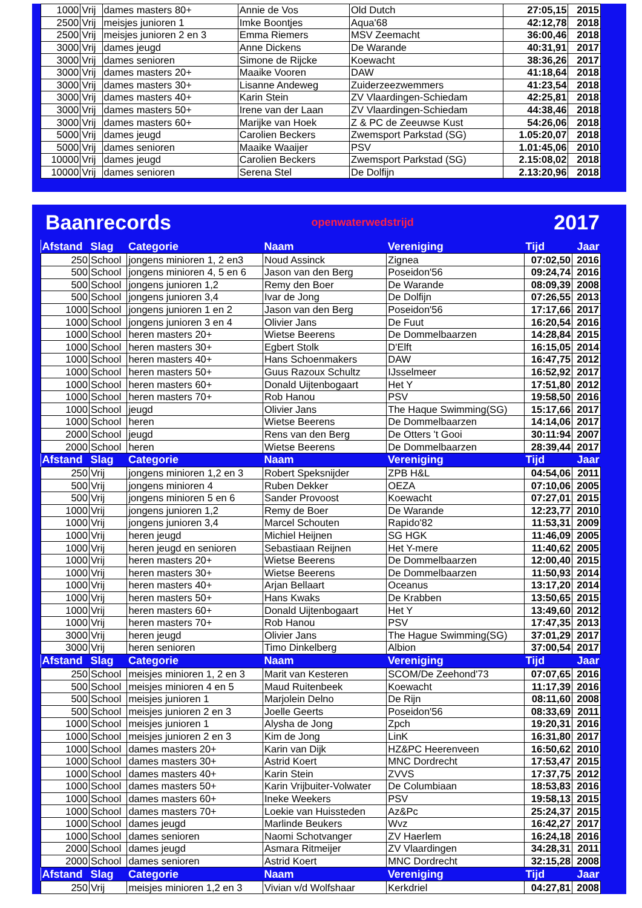| 1000 | Vrij | dames masters 80+ | Annie de Vos | Old Dutch | 27:05,15 | 2015 |
| 2500 | Vrij | meisjes junioren 1 | Imke Boontjes | Aqua'68 | 42:12,78 | 2018 |
| 2500 | Vrij | meisjes junioren 2 en 3 | Emma Riemers | MSV Zeemacht | 36:00,46 | 2018 |
| 3000 | Vrij | dames jeugd | Anne Dickens | De Warande | 40:31,91 | 2017 |
| 3000 | Vrij | dames senioren | Simone de Rijcke | Koewacht | 38:36,26 | 2017 |
| 3000 | Vrij | dames masters 20+ | Maaike Vooren | DAW | 41:18,64 | 2018 |
| 3000 | Vrij | dames masters 30+ | Lisanne Andeweg | Zuiderzeezwemmers | 41:23,54 | 2018 |
| 3000 | Vrij | dames masters 40+ | Karin Stein | ZV Vlaardingen-Schiedam | 42:25,81 | 2018 |
| 3000 | Vrij | dames masters 50+ | Irene van der Laan | ZV Vlaardingen-Schiedam | 44:38,46 | 2018 |
| 3000 | Vrij | dames masters 60+ | Marijke van Hoek | Z & PC de Zeeuwse Kust | 54:26,06 | 2018 |
| 5000 | Vrij | dames jeugd | Carolien Beckers | Zwemsport Parkstad (SG) | 1.05:20,07 | 2018 |
| 5000 | Vrij | dames senioren | Maaike Waaijer | PSV | 1.01:45,06 | 2010 |
| 10000 | Vrij | dames jeugd | Carolien Beckers | Zwemsport Parkstad (SG) | 2.15:08,02 | 2018 |
| 10000 | Vrij | dames senioren | Serena Stel | De Dolfijn | 2.13:20,96 | 2018 |
Baanrecords openwaterwedstrijd 2017
| Afstand | Slag | Categorie | Naam | Vereniging | Tijd | Jaar |
| 250 | School | jongens minioren 1, 2 en3 | Noud Assinck | Zignea | 07:02,50 | 2016 |
| 500 | School | jongens minioren 4, 5 en 6 | Jason van den Berg | Poseidon'56 | 09:24,74 | 2016 |
| 500 | School | jongens junioren 1,2 | Remy den Boer | De Warande | 08:09,39 | 2008 |
| 500 | School | jongens junioren 3,4 | Ivar de Jong | De Dolfijn | 07:26,55 | 2013 |
| 1000 | School | jongens junioren 1 en 2 | Jason van den Berg | Poseidon'56 | 17:17,66 | 2017 |
| 1000 | School | jongens junioren 3 en 4 | Olivier Jans | De Fuut | 16:20,54 | 2016 |
| 1000 | School | heren masters 20+ | Wietse Beerens | De Dommelbaarzen | 14:28,84 | 2015 |
| 1000 | School | heren masters 30+ | Egbert Stolk | D'Elft | 16:15,05 | 2014 |
| 1000 | School | heren masters 40+ | Hans Schoenmakers | DAW | 16:47,75 | 2012 |
| 1000 | School | heren masters 50+ | Guus Razoux Schultz | IJsselmeer | 16:52,92 | 2017 |
| 1000 | School | heren masters 60+ | Donald Uijtenbogaart | Het Y | 17:51,80 | 2012 |
| 1000 | School | heren masters 70+ | Rob Hanou | PSV | 19:58,50 | 2016 |
| 1000 | School | jeugd | Olivier Jans | The Haque Swimming(SG) | 15:17,66 | 2017 |
| 1000 | School | heren | Wietse Beerens | De Dommelbaarzen | 14:14,06 | 2017 |
| 2000 | School | jeugd | Rens van den Berg | De Otters 't Gooi | 30:11:94 | 2007 |
| 2000 | School | heren | Wietse Beerens | De Dommelbaarzen | 28:39,44 | 2017 |
| Afstand | Slag | Categorie | Naam | Vereniging | Tijd | Jaar |
| 250 | Vrij | jongens minioren 1,2 en 3 | Robert Speksnijder | ZPB H&L | 04:54,06 | 2011 |
| 500 | Vrij | jongens minioren 4 | Ruben Dekker | OEZA | 07:10,06 | 2005 |
| 500 | Vrij | jongens minioren 5 en 6 | Sander Provoost | Koewacht | 07:27,01 | 2015 |
| 1000 | Vrij | jongens junioren 1,2 | Remy de Boer | De Warande | 12:23,77 | 2010 |
| 1000 | Vrij | jongens junioren 3,4 | Marcel Schouten | Rapido'82 | 11:53,31 | 2009 |
| 1000 | Vrij | heren jeugd | Michiel Heijnen | SG HGK | 11:46,09 | 2005 |
| 1000 | Vrij | heren jeugd en senioren | Sebastiaan Reijnen | Het Y-mere | 11:40,62 | 2005 |
| 1000 | Vrij | heren masters 20+ | Wietse Beerens | De Dommelbaarzen | 12:00,40 | 2015 |
| 1000 | Vrij | heren masters 30+ | Wietse Beerens | De Dommelbaarzen | 11:50,93 | 2014 |
| 1000 | Vrij | heren masters 40+ | Arjan Bellaart | Oceanus | 13:17,20 | 2014 |
| 1000 | Vrij | heren masters 50+ | Hans Kwaks | De Krabben | 13:50,65 | 2015 |
| 1000 | Vrij | heren masters 60+ | Donald Uijtenbogaart | Het Y | 13:49,60 | 2012 |
| 1000 | Vrij | heren masters 70+ | Rob Hanou | PSV | 17:47,35 | 2013 |
| 3000 | Vrij | heren jeugd | Olivier Jans | The Hague Swimming(SG) | 37:01,29 | 2017 |
| 3000 | Vrij | heren senioren | Timo Dinkelberg | Albion | 37:00,54 | 2017 |
| Afstand | Slag | Categorie | Naam | Vereniging | Tijd | Jaar |
| 250 | School | meisjes minioren 1, 2 en 3 | Marit van Kesteren | SCOM/De Zeehond'73 | 07:07,65 | 2016 |
| 500 | School | meisjes minioren 4 en 5 | Maud Ruitenbeek | Koewacht | 11:17,39 | 2016 |
| 500 | School | meisjes junioren 1 | Marjolein Delno | De Rijn | 08:11,60 | 2008 |
| 500 | School | meisjes junioren 2 en 3 | Joelle Geerts | Poseidon'56 | 08:33,69 | 2011 |
| 1000 | School | meisjes junioren 1 | Alysha de Jong | Zpch | 19:20,31 | 2016 |
| 1000 | School | meisjes junioren 2 en 3 | Kim de Jong | LinK | 16:31,80 | 2017 |
| 1000 | School | dames masters 20+ | Karin van Dijk | HZ&PC Heerenveen | 16:50,62 | 2010 |
| 1000 | School | dames masters 30+ | Astrid Koert | MNC Dordrecht | 17:53,47 | 2015 |
| 1000 | School | dames masters 40+ | Karin Stein | ZVVS | 17:37,75 | 2012 |
| 1000 | School | dames masters 50+ | Karin Vrijbuiter-Volwater | De Columbiaan | 18:53,83 | 2016 |
| 1000 | School | dames masters 60+ | Ineke Weekers | PSV | 19:58,13 | 2015 |
| 1000 | School | dames masters 70+ | Loekie van Huissteden | Az&Pc | 25:24,37 | 2015 |
| 1000 | School | dames jeugd | Marlinde Beukers | Wvz | 16:42,27 | 2017 |
| 1000 | School | dames senioren | Naomi Schotvanger | ZV Haerlem | 16:24,18 | 2016 |
| 2000 | School | dames jeugd | Asmara Ritmeijer | ZV Vlaardingen | 34:28,31 | 2011 |
| 2000 | School | dames senioren | Astrid Koert | MNC Dordrecht | 32:15,28 | 2008 |
| Afstand | Slag | Categorie | Naam | Vereniging | Tijd | Jaar |
| 250 | Vrij | meisjes minioren 1,2 en 3 | Vivian v/d Wolfshaar | Kerkdriel | 04:27,81 | 2008 |